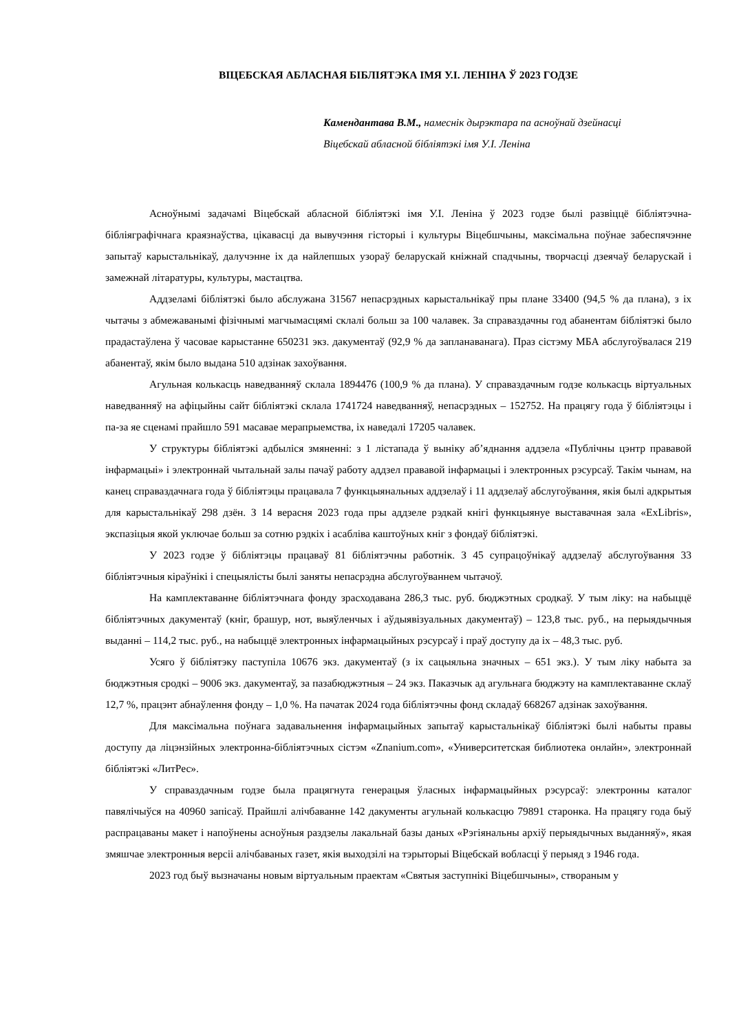ВІЦЕБСКАЯ АБЛАСНАЯ БІБЛІЯТЭКА ІМЯ У.І. ЛЕНІНА Ў 2023 ГОДЗЕ
Камендантава В.М., намеснік дырэктара па асноўнай дзейнасці
Віцебскай абласной бібліятэкі імя У.І. Леніна
Асноўнымі задачамі Віцебскай абласной бібліятэкі імя У.І. Леніна ў 2023 годзе былі развіццё бібліятэчна-бібліяграфічнага краязнаўства, цікавасці да вывучэння гісторыі і культуры Віцебшчыны, максімальна поўнае забеспячэнне запытаў карыстальнікаў, далучэнне іх да найлепшых узораў беларускай кніжнай спадчыны, творчасці дзеячаў беларускай і замежнай літаратуры, культуры, мастацтва.
Аддзеламі бібліятэкі было абслужана 31567 непасрэдных карыстальнікаў пры плане 33400 (94,5 % да плана), з іх чытачы з абмежаванымі фізічнымі магчымасцямі склалі больш за 100 чалавек. За справаздачны год абанентам бібліятэкі было прадастаўлена ў часовае карыстанне 650231 экз. дакументаў (92,9 % да запланаванага). Праз сістэму МБА абслугоўвалася 219 абанентаў, якім было выдана 510 адзінак захоўвання.
Агульная колькасць наведванняў склала 1894476 (100,9 % да плана). У справаздачным годзе колькасць віртуальных наведванняў на афіцыйны сайт бібліятэкі склала 1741724 наведванняў, непасрэдных – 152752. На працягу года ў бібліятэцы і па-за яе сценамі прайшло 591 масавае мерапрыемства, іх наведалі 17205 чалавек.
У структуры бібліятэкі адбыліся змяненні: з 1 лістапада ў выніку аб’яднання аддзела «Публічны цэнтр прававой інфармацыі» і электроннай чытальнай залы пачаў работу аддзел прававой інфармацыі і электронных рэсурсаў. Такім чынам, на канец справаздачнага года ў бібліятэцы працавала 7 функцыянальных аддзелаў і 11 аддзелаў абслугоўвання, якія былі адкрытыя для карыстальнікаў 298 дзён. З 14 верасня 2023 года пры аддзеле рэдкай кнігі функцыянуе выставачная зала «ExLibris», экспазіцыя якой уключае больш за сотню рэдкіх і асабліва каштоўных кніг з фондаў бібліятэкі.
У 2023 годзе ў бібліятэцы працаваў 81 бібліятэчны работнік. З 45 супрацоўнікаў аддзелаў абслугоўвання 33 бібліятэчныя кіраўнікі і спецыялісты былі заняты непасрэдна абслугоўваннем чытачоў.
На камплектаванне бібліятэчнага фонду зрасходавана 286,3 тыс. руб. бюджэтных сродкаў. У тым ліку: на набыццё бібліятэчных дакументаў (кніг, брашур, нот, выяўленчых і аўдыявізуальных дакументаў) – 123,8 тыс. руб., на перыядычныя выданні – 114,2 тыс. руб., на набыццё электронных інфармацыйных рэсурсаў і праў доступу да іх – 48,3 тыс. руб.
Усяго ў бібліятэку паступіла 10676 экз. дакументаў (з іх сацыяльна значных – 651 экз.). У тым ліку набыта за бюджэтныя сродкі – 9006 экз. дакументаў, за пазабюджэтныя – 24 экз. Паказчык ад агульнага бюджэту на камплектаванне склаў 12,7 %, працэнт абнаўлення фонду – 1,0 %. На пачатак 2024 года бібліятэчны фонд складаў 668267 адзінак захоўвання.
Для максімальна поўнага задавальнення інфармацыйных запытаў карыстальнікаў бібліятэкі былі набыты правы доступу да ліцэнзійных электронна-бібліятэчных сістэм «Znanium.com», «Университетская библиотека онлайн», электроннай бібліятэкі «ЛитРес».
У справаздачным годзе была працягнута генерацыя ўласных інфармацыйных рэсурсаў: электронны каталог павялічыўся на 40960 запісаў. Прайшлі алічбаванне 142 дакументы агульнай колькасцю 79891 старонка. На працягу года быў распрацаваны макет і напоўнены асноўныя раздзелы лакальнай базы даных «Рэгіянальны архіў перыядычных выданняў», якая змяшчае электронныя версіі алічбаваных газет, якія выходзілі на тэрыторыі Віцебскай вобласці ў перыяд з 1946 года.
2023 год быў вызначаны новым віртуальным праектам «Святыя заступнікі Віцебшчыны», створаным у